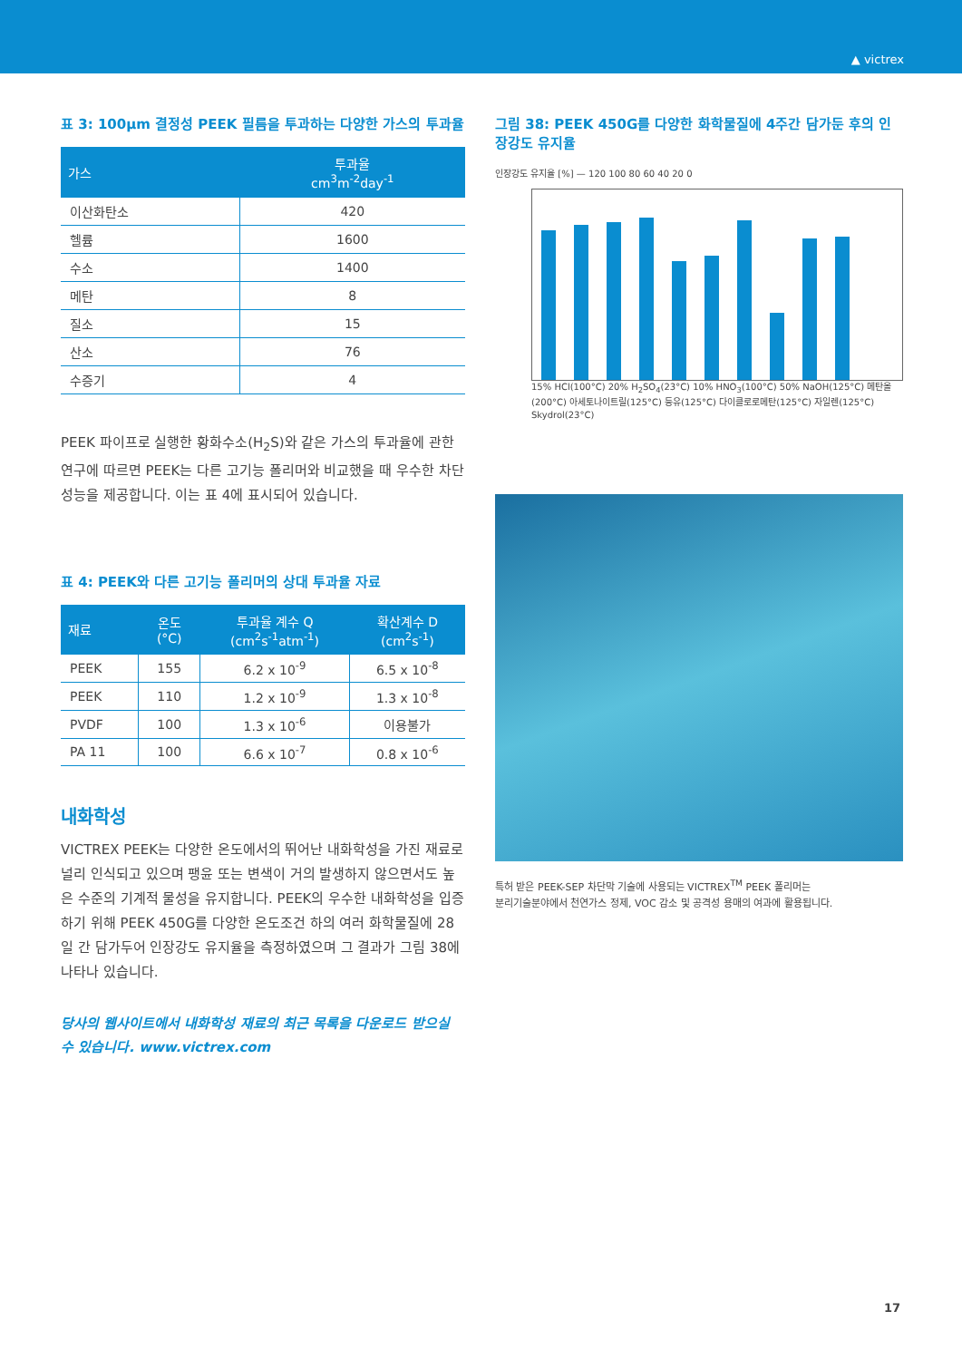▲ victrex
표 3: 100μm 결정성 PEEK 필름을 투과하는 다양한 가스의 투과율
| 가스 | 투과율 cm<sup>3</sup>m<sup>-2</sup>day<sup>-1</sup> |
| --- | --- |
| 이산화탄소 | 420 |
| 헬륨 | 1600 |
| 수소 | 1400 |
| 메탄 | 8 |
| 질소 | 15 |
| 산소 | 76 |
| 수증기 | 4 |
PEEK 파이프로 실행한 황화수소(H<sub>2</sub>S)와 같은 가스의 투과율에 관한 연구에 따르면 PEEK는 다른 고기능 폴리머와 비교했을 때 우수한 차단성능을 제공합니다. 이는 표 4에 표시되어 있습니다.
표 4: PEEK와 다른 고기능 폴리머의 상대 투과율 자료
| 재료 | 온도 (°C) | 투과율 계수 Q (cm<sup>2</sup>s<sup>-1</sup>atm<sup>-1</sup>) | 확산계수 D (cm<sup>2</sup>s<sup>-1</sup>) |
| --- | --- | --- | --- |
| PEEK | 155 | 6.2 x 10<sup>-9</sup> | 6.5 x 10<sup>-8</sup> |
| PEEK | 110 | 1.2 x 10<sup>-9</sup> | 1.3 x 10<sup>-8</sup> |
| PVDF | 100 | 1.3 x 10<sup>-6</sup> | 이용불가 |
| PA 11 | 100 | 6.6 x 10<sup>-7</sup> | 0.8 x 10<sup>-6</sup> |
내화학성
VICTREX PEEK는 다양한 온도에서의 뛰어난 내화학성을 가진 재료로 널리 인식되고 있으며 팽윤 또는 변색이 거의 발생하지 않으면서도 높은 수준의 기계적 물성을 유지합니다. PEEK의 우수한 내화학성을 입증하기 위해 PEEK 450G를 다양한 온도조건 하의 여러 화학물질에 28일 간 담가두어 인장강도 유지율을 측정하였으며 그 결과가 그림 38에 나타나 있습니다.
당사의 웹사이트에서 내화학성 재료의 최근 목록을 다운로드 받으실 수 있습니다. www.victrex.com
그림 38: PEEK 450G를 다양한 화학물질에 4주간 담가둔 후의 인장강도 유지율
인장강도 유지율 [%] — 120 100 80 60 40 20 0
15% HCl(100°C) 20% H<sub>2</sub>SO<sub>4</sub>(23°C) 10% HNO<sub>3</sub>(100°C) 50% NaOH(125°C) 메탄올(200°C) 아세토나이트릴(125°C) 등유(125°C) 다이클로로메탄(125°C) 자일렌(125°C) Skydrol(23°C)
특허 받은 PEEK-SEP 차단막 기술에 사용되는 VICTREX<sup>TM</sup> PEEK 폴리머는
분리기술분야에서 천연가스 정제, VOC 감소 및 공격성 용매의 여과에 활용됩니다.
17